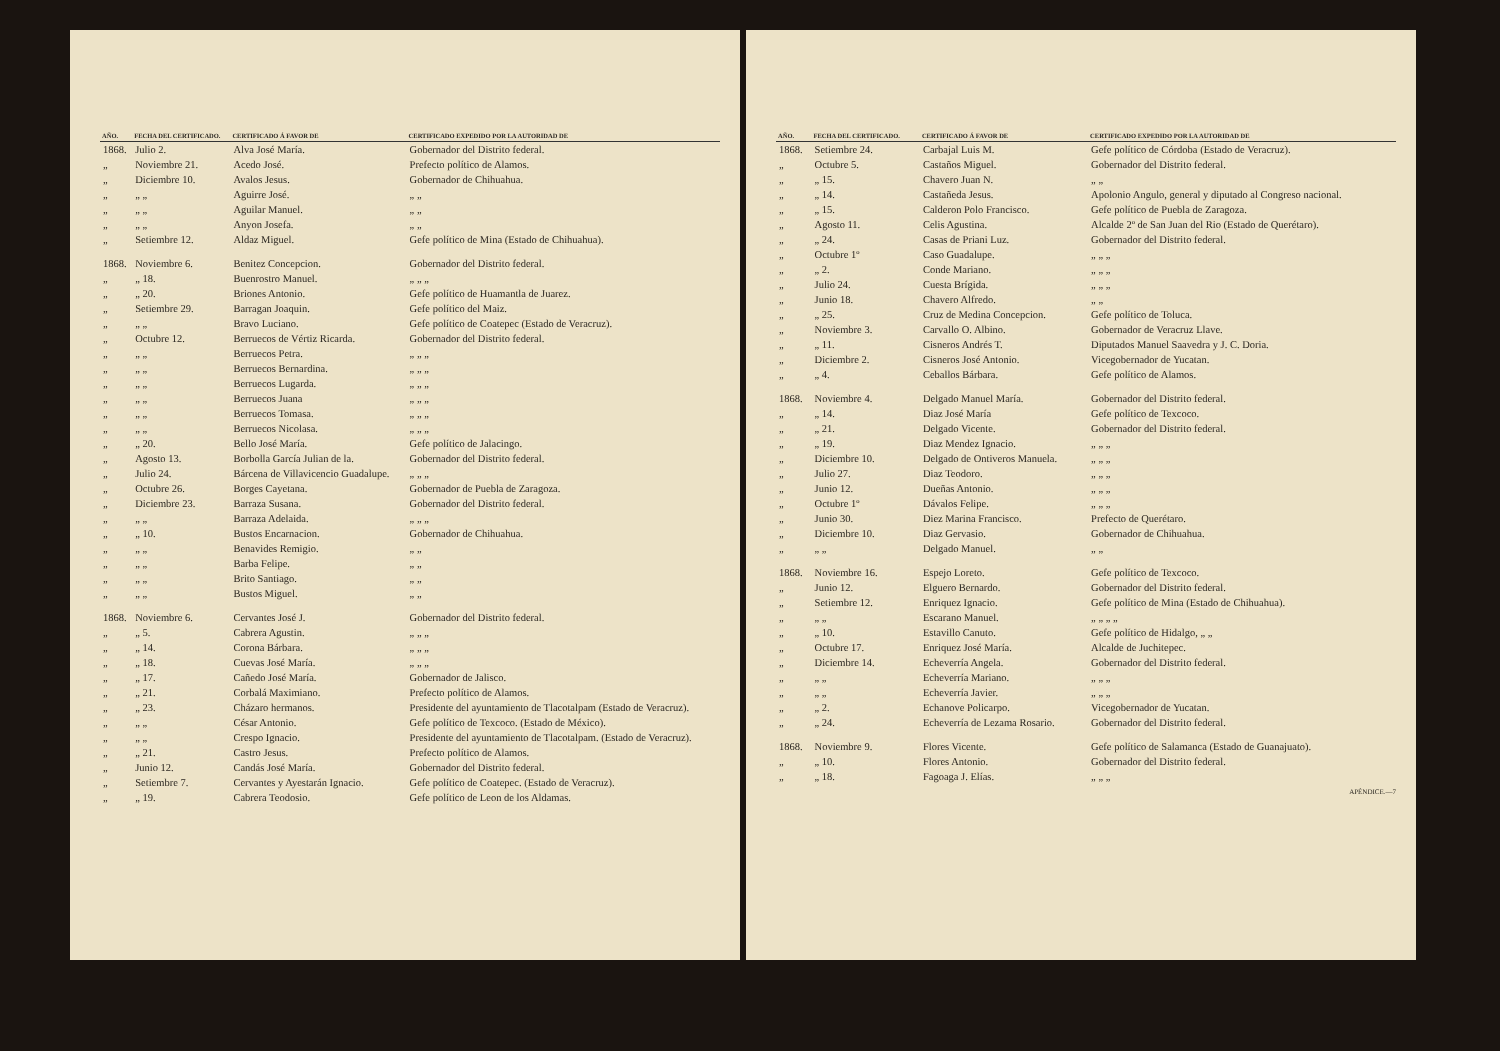| AÑO. | FECHA DEL CERTIFICADO. | CERTIFICADO Á FAVOR DE | CERTIFICADO EXPEDIDO POR LA AUTORIDAD DE |
| --- | --- | --- | --- |
| 1868. | Julio 2. | Alva José María. | Gobernador del Distrito federal. |
| „ | Noviembre 21. | Acedo José. | Prefecto político de Alamos. |
| „ | Diciembre 10. | Avalos Jesus. | Gobernador de Chihuahua. |
| „ | „ „ | Aguirre José. | „ „ |
| „ | „ „ | Aguilar Manuel. | „ „ |
| „ | „ „ | Anyon Josefa. | „ „ |
| „ | Setiembre 12. | Aldaz Miguel. | Gefe político de Mina (Estado de Chihuahua). |
| 1868. | Noviembre 6. | Benitez Concepcion. | Gobernador del Distrito federal. |
| „ | „ 18. | Buenrostro Manuel. | „ „ „ |
| „ | „ 20. | Briones Antonio. | Gefe político de Huamantla de Juarez. |
| „ | Setiembre 29. | Barragan Joaquin. | Gefe político del Maiz. |
| „ | „ „ | Bravo Luciano. | Gefe político de Coatepec (Estado de Veracruz). |
| „ | Octubre 12. | Berruecos de Vértiz Ricarda. | Gobernador del Distrito federal. |
| „ | „ „ | Berruecos Petra. | „ „ „ |
| „ | „ „ | Berruecos Bernardina. | „ „ „ |
| „ | „ „ | Berruecos Lugarda. | „ „ „ |
| „ | „ „ | Berruecos Juana | „ „ „ |
| „ | „ „ | Berruecos Tomasa. | „ „ „ |
| „ | „ „ | Berruecos Nicolasa. | „ „ „ |
| „ | „ 20. | Bello José María. | Gefe político de Jalacingo. |
| „ | Agosto 13. | Borbolla García Julian de la. | Gobernador del Distrito federal. |
| „ | Julio 24. | Bárcena de Villavicencio Guadalupe. | „ „ „ |
| „ | Octubre 26. | Borges Cayetana. | Gobernador de Puebla de Zaragoza. |
| „ | Diciembre 23. | Barraza Susana. | Gobernador del Distrito federal. |
| „ | „ „ | Barraza Adelaida. | „ „ „ |
| „ | „ 10. | Bustos Encarnacion. | Gobernador de Chihuahua. |
| „ | „ „ | Benavides Remigio. | „ „ |
| „ | „ „ | Barba Felipe. | „ „ |
| „ | „ „ | Brito Santiago. | „ „ |
| „ | „ „ | Bustos Miguel. | „ „ |
| 1868. | Noviembre 6. | Cervantes José J. | Gobernador del Distrito federal. |
| „ | „ 5. | Cabrera Agustin. | „ „ „ |
| „ | „ 14. | Corona Bárbara. | „ „ „ |
| „ | „ 18. | Cuevas José María. | „ „ „ |
| „ | „ 17. | Cañedo José María. | Gobernador de Jalisco. |
| „ | „ 21. | Corbalá Maximiano. | Prefecto político de Alamos. |
| „ | „ 23. | Cházaro hermanos. | Presidente del ayuntamiento de Tlacotalpam (Estado de Veracruz). |
| „ | „ „ | César Antonio. | Gefe político de Texcoco. (Estado de México). |
| „ | „ „ | Crespo Ignacio. | Presidente del ayuntamiento de Tlacotalpam. (Estado de Veracruz). |
| „ | „ 21. | Castro Jesus. | Prefecto político de Alamos. |
| „ | Junio 12. | Candás José María. | Gobernador del Distrito federal. |
| „ | Setiembre 7. | Cervantes y Ayestarán Ignacio. | Gefe político de Coatepec. (Estado de Veracruz). |
| „ | „ 19. | Cabrera Teodosio. | Gefe político de Leon de los Aldamas. |
| AÑO. | FECHA DEL CERTIFICADO. | CERTIFICADO Á FAVOR DE | CERTIFICADO EXPEDIDO POR LA AUTORIDAD DE |
| --- | --- | --- | --- |
| 1868. | Setiembre 24. | Carbajal Luis M. | Gefe político de Córdoba (Estado de Veracruz). |
| „ | Octubre 5. | Castaños Miguel. | Gobernador del Distrito federal. |
| „ | „ 15. | Chavero Juan N. | „ „ |
| „ | „ 14. | Castañeda Jesus. | Apolonio Angulo, general y diputado al Congreso nacional. |
| „ | „ 15. | Calderon Polo Francisco. | Gefe político de Puebla de Zaragoza. |
| „ | Agosto 11. | Celis Agustina. | Alcalde 2º de San Juan del Rio (Estado de Querétaro). |
| „ | „ 24. | Casas de Priani Luz. | Gobernador del Distrito federal. |
| „ | Octubre 1º | Caso Guadalupe. | „ „ „ |
| „ | „ 2. | Conde Mariano. | „ „ „ |
| „ | Julio 24. | Cuesta Brígida. | „ „ „ |
| „ | Junio 18. | Chavero Alfredo. | „ „ |
| „ | „ 25. | Cruz de Medina Concepcion. | Gefe político de Toluca. |
| „ | Noviembre 3. | Carvallo O. Albino. | Gobernador de Veracruz Llave. |
| „ | „ 11. | Cisneros Andrés T. | Diputados Manuel Saavedra y J. C. Doria. |
| „ | Diciembre 2. | Cisneros José Antonio. | Vicegobernador de Yucatan. |
| „ | „ 4. | Ceballos Bárbara. | Gefe político de Alamos. |
| 1868. | Noviembre 4. | Delgado Manuel María. | Gobernador del Distrito federal. |
| „ | „ 14. | Diaz José María | Gefe político de Texcoco. |
| „ | „ 21. | Delgado Vicente. | Gobernador del Distrito federal. |
| „ | „ 19. | Diaz Mendez Ignacio. | „ „ „ |
| „ | Diciembre 10. | Delgado de Ontiveros Manuela. | „ „ „ |
| „ | Julio 27. | Diaz Teodoro. | „ „ „ |
| „ | Junio 12. | Dueñas Antonio. | „ „ „ |
| „ | Octubre 1º | Dávalos Felipe. | „ „ „ |
| „ | Junio 30. | Diez Marina Francisco. | Prefecto de Querétaro. |
| „ | Diciembre 10. | Diaz Gervasio. | Gobernador de Chihuahua. |
| „ | „ „ | Delgado Manuel. | „ „ |
| 1868. | Noviembre 16. | Espejo Loreto. | Gefe político de Texcoco. |
| „ | Junio 12. | Elguero Bernardo. | Gobernador del Distrito federal. |
| „ | Setiembre 12. | Enriquez Ignacio. | Gefe político de Mina (Estado de Chihuahua). |
| „ | „ „ | Escarano Manuel. | „ „ „ „ |
| „ | „ 10. | Estavillo Canuto. | Gefe político de Hidalgo, „ „ |
| „ | Octubre 17. | Enriquez José María. | Alcalde de Juchitepec. |
| „ | Diciembre 14. | Echeverría Angela. | Gobernador del Distrito federal. |
| „ | „ „ | Echeverría Mariano. | „ „ „ |
| „ | „ „ | Echeverría Javier. | „ „ „ |
| „ | „ 2. | Echanove Policarpo. | Vicegobernador de Yucatan. |
| „ | „ 24. | Echeverría de Lezama Rosario. | Gobernador del Distrito federal. |
| 1868. | Noviembre 9. | Flores Vicente. | Gefe político de Salamanca (Estado de Guanajuato). |
| „ | „ 10. | Flores Antonio. | Gobernador del Distrito federal. |
| „ | „ 18. | Fagoaga J. Elías. | „ „ „ |
APÉNDICE.—7